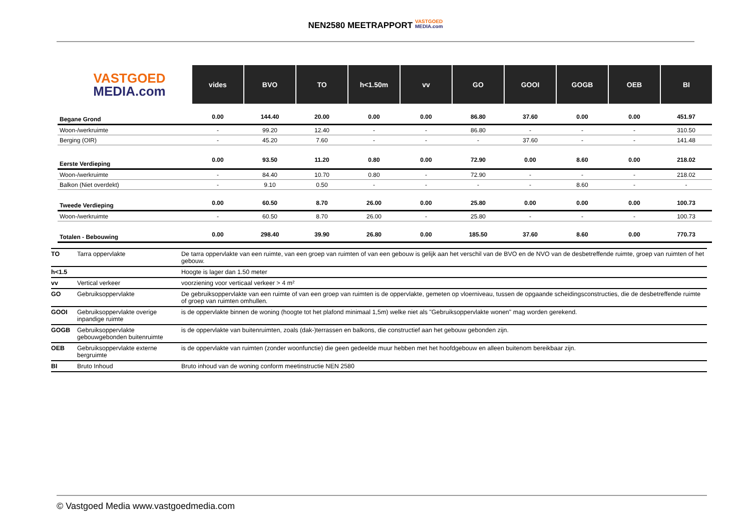NEN2580 MEETRAPPORT VASTGOED
MEDIA.com
| VASTGOED MEDIA.com | vides | BVO | TO | h<1.50m | vv | GO | GOOI | GOGB | OEB | BI |
| --- | --- | --- | --- | --- | --- | --- | --- | --- | --- | --- |
| Begane Grond | 0.00 | 144.40 | 20.00 | 0.00 | 0.00 | 86.80 | 37.60 | 0.00 | 0.00 | 451.97 |
| Woon-/werkruimte | - | 99.20 | 12.40 | - | - | 86.80 | - | - | - | 310.50 |
| Berging (OIR) | - | 45.20 | 7.60 | - | - | - | 37.60 | - | - | 141.48 |
| Eerste Verdieping | 0.00 | 93.50 | 11.20 | 0.80 | 0.00 | 72.90 | 0.00 | 8.60 | 0.00 | 218.02 |
| Woon-/werkruimte | - | 84.40 | 10.70 | 0.80 | - | 72.90 | - | - | - | 218.02 |
| Balkon (Niet overdekt) | - | 9.10 | 0.50 | - | - | - | - | 8.60 | - | - |
| Tweede Verdieping | 0.00 | 60.50 | 8.70 | 26.00 | 0.00 | 25.80 | 0.00 | 0.00 | 0.00 | 100.73 |
| Woon-/werkruimte | - | 60.50 | 8.70 | 26.00 | - | 25.80 | - | - | - | 100.73 |
| Totalen - Bebouwing | 0.00 | 298.40 | 39.90 | 26.80 | 0.00 | 185.50 | 37.60 | 8.60 | 0.00 | 770.73 |
| TO | Tarra oppervlakte | De tarra oppervlakte van een ruimte, van een groep van ruimten of van een gebouw is gelijk aan het verschil van de BVO en de NVO van de desbetreffende ruimte, groep van ruimten of het gebouw. |
| h<1.5 | | Hoogte is lager dan 1.50 meter |
| vv | Vertical verkeer | voorziening voor verticaal verkeer > 4 m² |
| GO | Gebruiksoppervlakte | De gebruiksoppervlakte van een ruimte of van een groep van ruimten is de oppervlakte, gemeten op vloerniveau, tussen de opgaande scheidingsconstructies, die de desbetreffende ruimte of groep van ruimten omhullen. |
| GOOI | Gebruiksoppervlakte overige inpandige ruimte | is de oppervlakte binnen de woning (hoogte tot het plafond minimaal 1,5m) welke niet als "Gebruiksoppervlakte wonen" mag worden gerekend. |
| GOGB | Gebruiksoppervlakte gebouwgebonden buitenruimte | is de oppervlakte van buitenruimten, zoals (dak-)terrassen en balkons, die constructief aan het gebouw gebonden zijn. |
| OEB | Gebruiksoppervlakte externe bergruimte | is de oppervlakte van ruimten (zonder woonfunctie) die geen gedeelde muur hebben met het hoofdgebouw en alleen buitenom bereikbaar zijn. |
| BI | Bruto Inhoud | Bruto inhoud van de woning conform meetinstructie NEN 2580 |
© Vastgoed Media www.vastgoedmedia.com